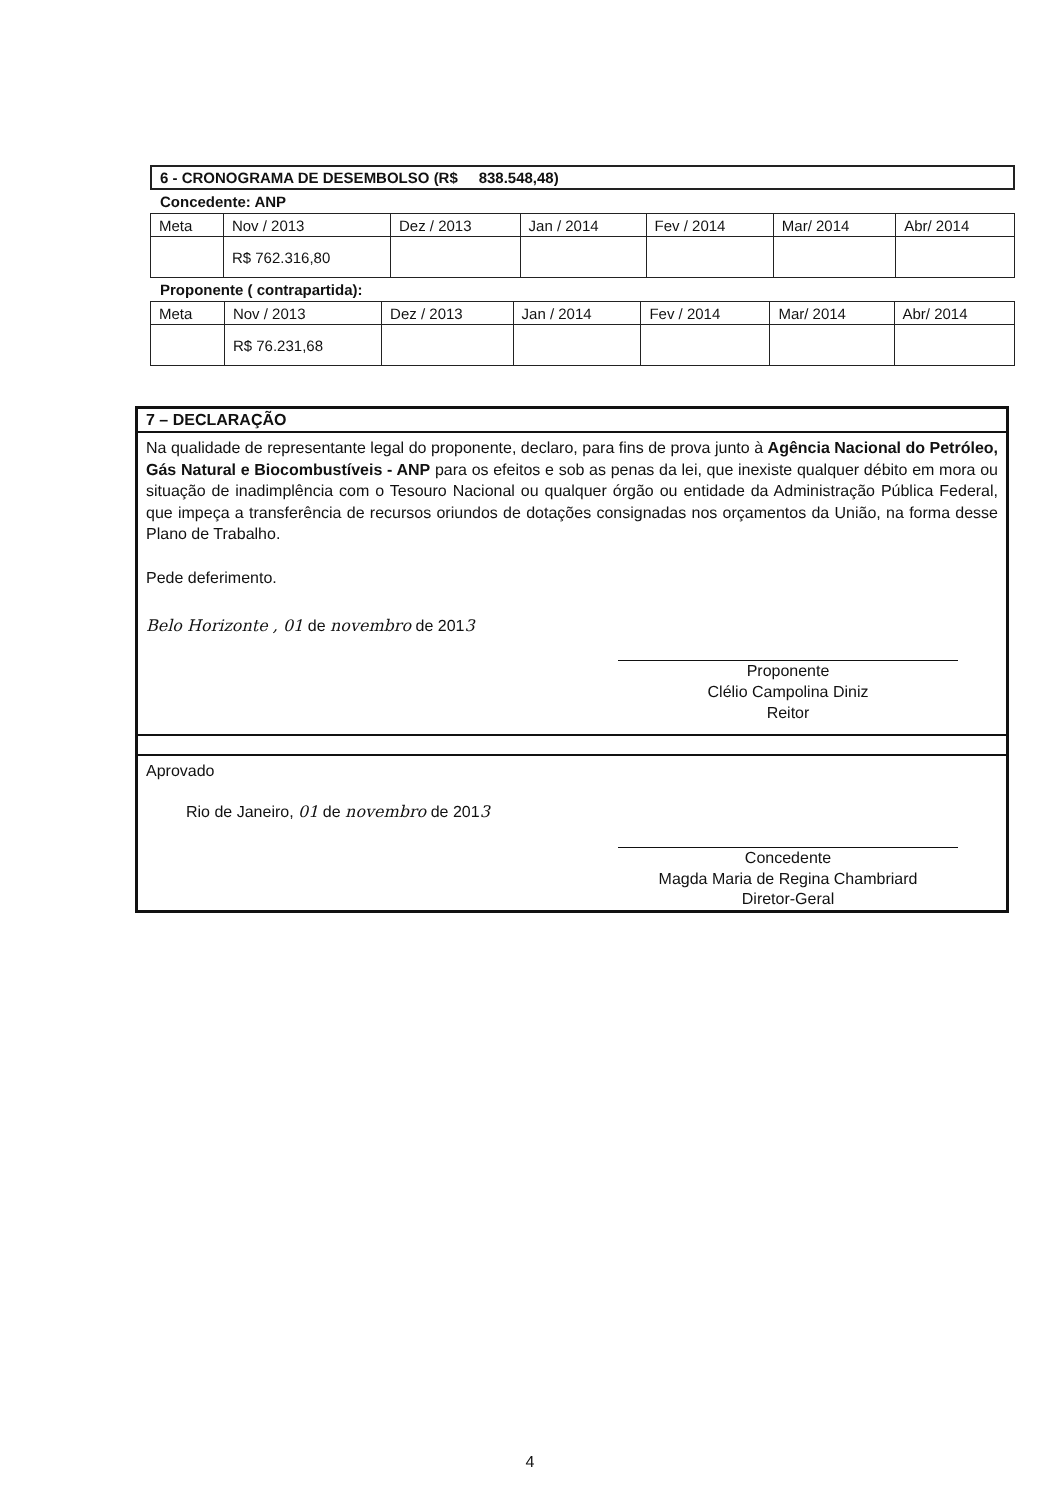6 - CRONOGRAMA DE DESEMBOLSO (R$ 838.548,48)
Concedente: ANP
| Meta | Nov / 2013 | Dez / 2013 | Jan / 2014 | Fev / 2014 | Mar/ 2014 | Abr/ 2014 |
| | R$ 762.316,80 | | | | | |
Proponente ( contrapartida):
| Meta | Nov / 2013 | Dez / 2013 | Jan / 2014 | Fev / 2014 | Mar/ 2014 | Abr/ 2014 |
| | R$ 76.231,68 | | | | | |
7 – DECLARAÇÃO
Na qualidade de representante legal do proponente, declaro, para fins de prova junto à Agência Nacional do Petróleo, Gás Natural e Biocombustíveis - ANP para os efeitos e sob as penas da lei, que inexiste qualquer débito em mora ou situação de inadimplência com o Tesouro Nacional ou qualquer órgão ou entidade da Administração Pública Federal, que impeça a transferência de recursos oriundos de dotações consignadas nos orçamentos da União, na forma desse Plano de Trabalho.
Pede deferimento.
Belo Horizonte , 01 de novembro de 2013
Proponente
Clélio Campolina Diniz
Reitor
Aprovado
Rio de Janeiro, 01 de novembro de 2013
Concedente
Magda Maria de Regina Chambriard
Diretor-Geral
4